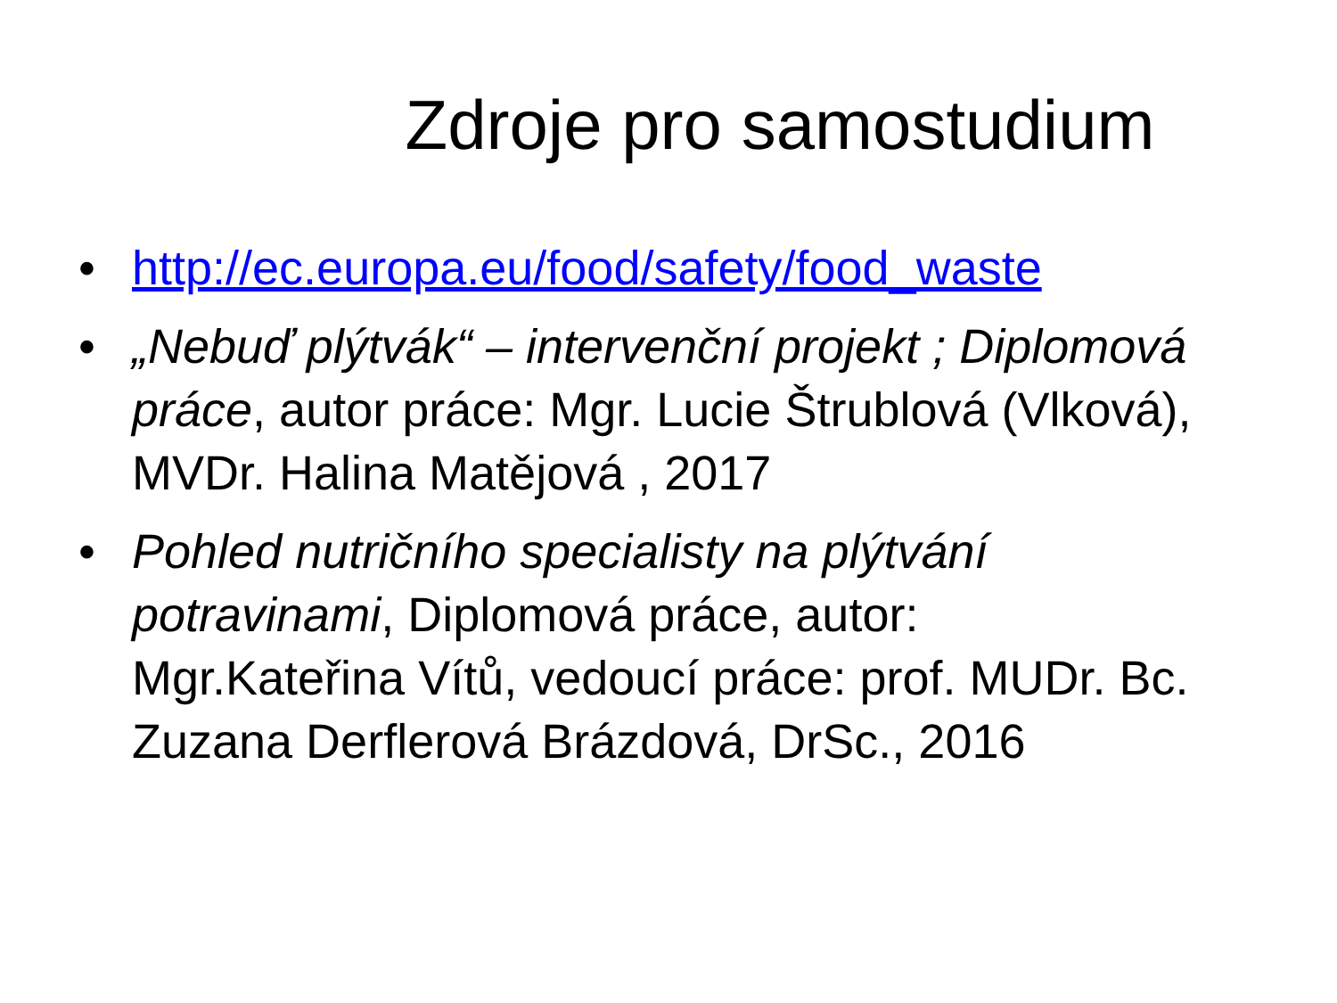Zdroje pro samostudium
• http://ec.europa.eu/food/safety/food_waste
• „Nebuď plýtvák“ – intervenční projekt ; Diplomová práce, autor práce: Mgr. Lucie Štrublová (Vlková), MVDr. Halina Matějová , 2017
• Pohled nutričního specialisty na plýtvání potravinami, Diplomová práce, autor: Mgr.Kateřina Vítů, vedoucí práce: prof. MUDr. Bc. Zuzana Derflerová Brázdová, DrSc., 2016